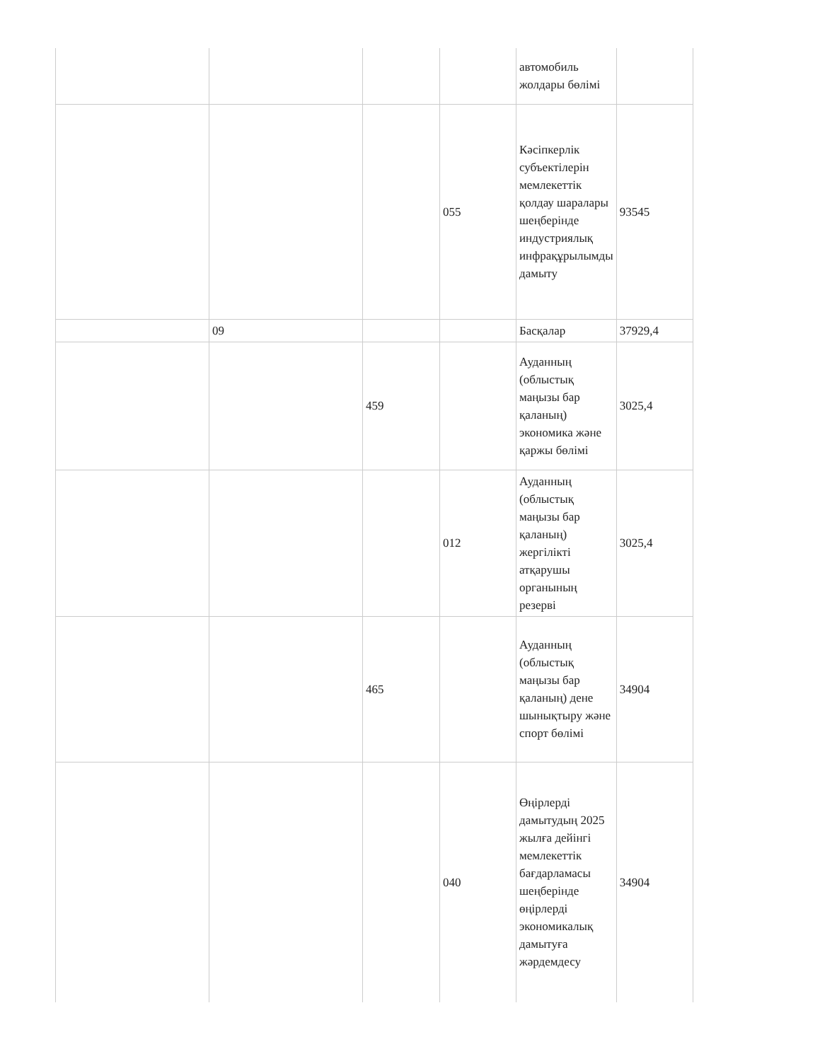| | | | | автомобиль жолдары бөлімі | |
| | | | 055 | Кәсіпкерлік субъектілерін мемлекеттік қолдау шаралары шеңберінде индустриялық инфрақұрылымды дамыту | 93545 |
| | 09 | | | Басқалар | 37929,4 |
| | | 459 | | Ауданның (облыстық маңызы бар қаланың) экономика және қаржы бөлімі | 3025,4 |
| | | | 012 | Ауданның (облыстық маңызы бар қаланың) жергілікті атқарушы органының резерві | 3025,4 |
| | | 465 | | Ауданның (облыстық маңызы бар қаланың) дене шынықтыру және спорт бөлімі | 34904 |
| | | | 040 | Өңірлерді дамытудың 2025 жылға дейінгі мемлекеттік бағдарламасы шеңберінде өңірлерді экономикалық дамытуға жәрдемдесу | 34904 |